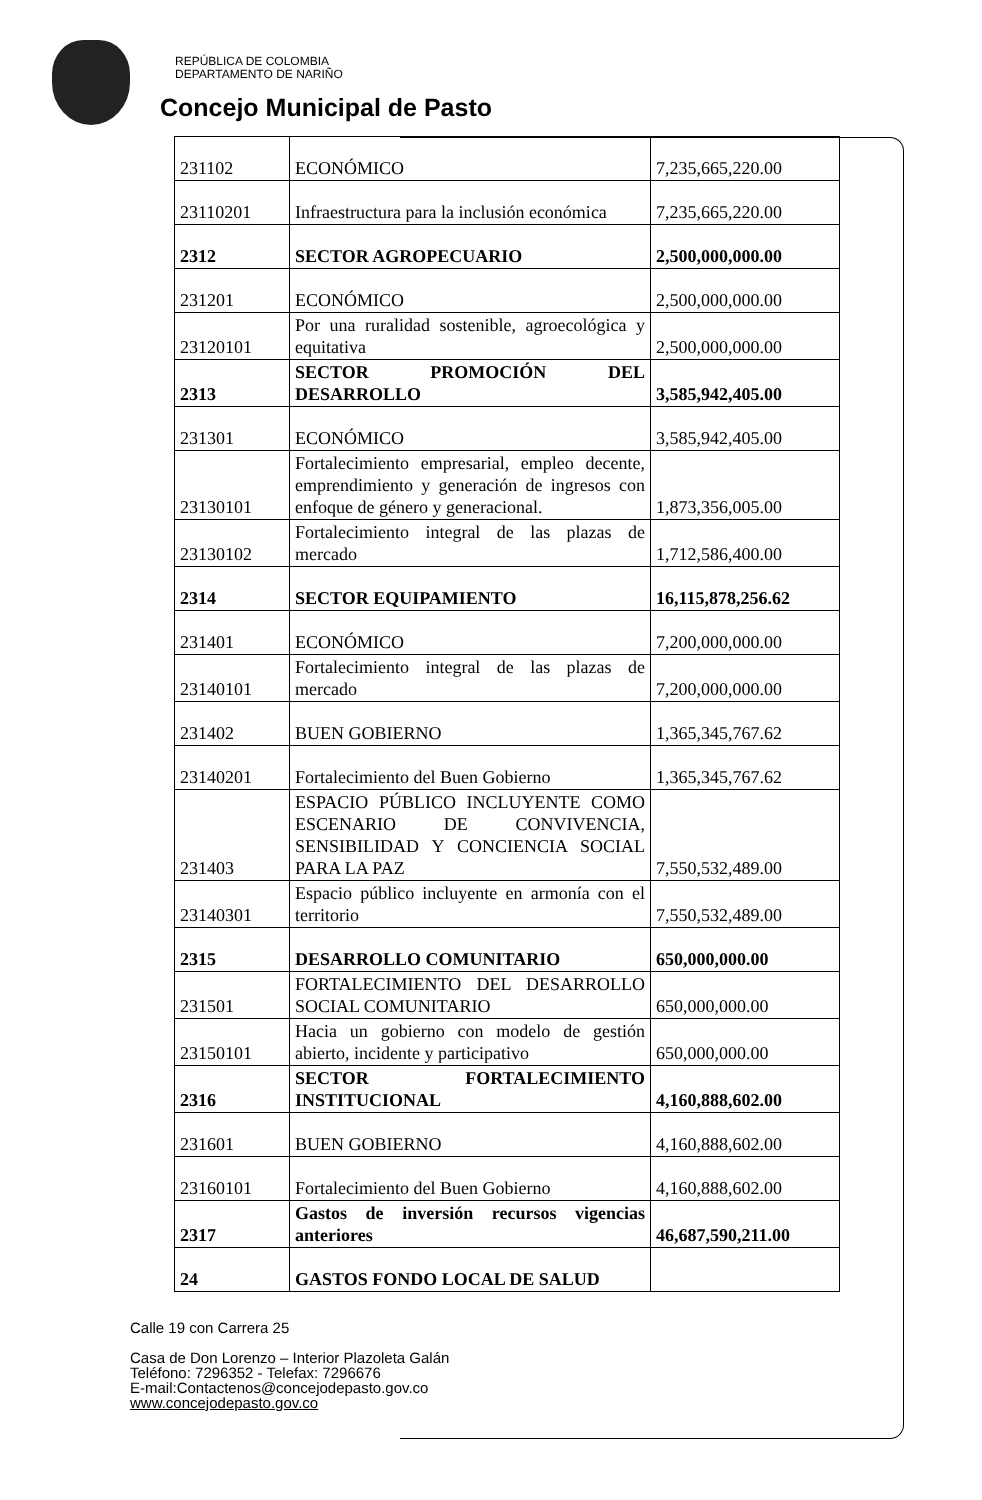REPÚBLICA DE COLOMBIA
DEPARTAMENTO DE NARIÑO
Concejo Municipal de Pasto
| 231102 | ECONÓMICO | 7,235,665,220.00 |
| 23110201 | Infraestructura para la inclusión económica | 7,235,665,220.00 |
| 2312 | SECTOR AGROPECUARIO | 2,500,000,000.00 |
| 231201 | ECONÓMICO | 2,500,000,000.00 |
| 23120101 | Por una ruralidad sostenible, agroecológica y equitativa | 2,500,000,000.00 |
| 2313 | SECTOR PROMOCIÓN DEL DESARROLLO | 3,585,942,405.00 |
| 231301 | ECONÓMICO | 3,585,942,405.00 |
| 23130101 | Fortalecimiento empresarial, empleo decente, emprendimiento y generación de ingresos con enfoque de género y generacional. | 1,873,356,005.00 |
| 23130102 | Fortalecimiento integral de las plazas de mercado | 1,712,586,400.00 |
| 2314 | SECTOR EQUIPAMIENTO | 16,115,878,256.62 |
| 231401 | ECONÓMICO | 7,200,000,000.00 |
| 23140101 | Fortalecimiento integral de las plazas de mercado | 7,200,000,000.00 |
| 231402 | BUEN GOBIERNO | 1,365,345,767.62 |
| 23140201 | Fortalecimiento del Buen Gobierno | 1,365,345,767.62 |
| 231403 | ESPACIO PÚBLICO INCLUYENTE COMO ESCENARIO DE CONVIVENCIA, SENSIBILIDAD Y CONCIENCIA SOCIAL PARA LA PAZ | 7,550,532,489.00 |
| 23140301 | Espacio público incluyente en armonía con el territorio | 7,550,532,489.00 |
| 2315 | DESARROLLO COMUNITARIO | 650,000,000.00 |
| 231501 | FORTALECIMIENTO DEL DESARROLLO SOCIAL COMUNITARIO | 650,000,000.00 |
| 23150101 | Hacia un gobierno con modelo de gestión abierto, incidente y participativo | 650,000,000.00 |
| 2316 | SECTOR FORTALECIMIENTO INSTITUCIONAL | 4,160,888,602.00 |
| 231601 | BUEN GOBIERNO | 4,160,888,602.00 |
| 23160101 | Fortalecimiento del Buen Gobierno | 4,160,888,602.00 |
| 2317 | Gastos de inversión recursos vigencias anteriores | 46,687,590,211.00 |
| 24 | GASTOS FONDO LOCAL DE SALUD | |
Calle 19 con Carrera 25
Casa de Don Lorenzo – Interior Plazoleta Galán
Teléfono: 7296352 - Telefax: 7296676
E-mail:Contactenos@concejodepasto.gov.co
www.concejodepasto.gov.co